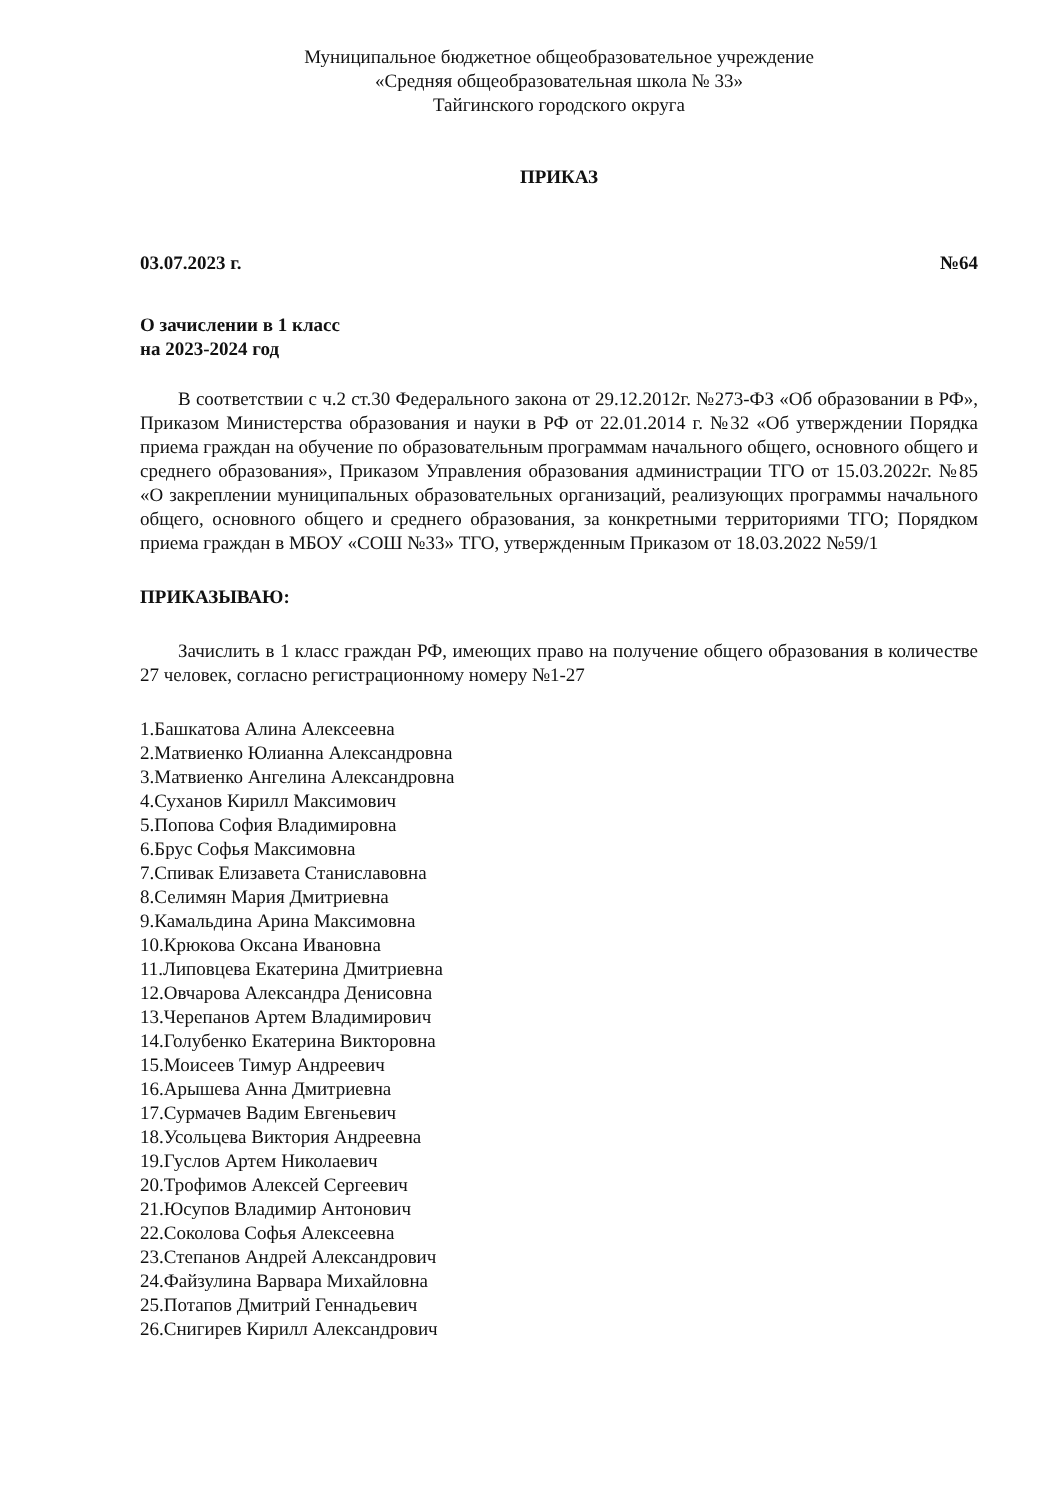Муниципальное бюджетное общеобразовательное учреждение
«Средняя общеобразовательная школа № 33»
Тайгинского городского округа
ПРИКАЗ
03.07.2023 г. №64
О зачислении в 1 класс
на 2023-2024 год
В соответствии с ч.2 ст.30 Федерального закона от 29.12.2012г. №273-ФЗ «Об образовании в РФ», Приказом Министерства образования и науки в РФ от 22.01.2014 г. №32 «Об утверждении Порядка приема граждан на обучение по образовательным программам начального общего, основного общего и среднего образования», Приказом Управления образования администрации ТГО от 15.03.2022г. №85 «О закреплении муниципальных образовательных организаций, реализующих программы начального общего, основного общего и среднего образования, за конкретными территориями ТГО; Порядком приема граждан в МБОУ «СОШ №33» ТГО, утвержденным Приказом от 18.03.2022 №59/1
ПРИКАЗЫВАЮ:
Зачислить в 1 класс граждан РФ, имеющих право на получение общего образования в количестве 27 человек, согласно регистрационному номеру №1-27
1.Башкатова Алина Алексеевна
2.Матвиенко Юлианна Александровна
3.Матвиенко Ангелина Александровна
4.Суханов Кирилл Максимович
5.Попова София Владимировна
6.Брус Софья Максимовна
7.Спивак Елизавета Станиславовна
8.Селимян Мария Дмитриевна
9.Камальдина Арина Максимовна
10.Крюкова Оксана Ивановна
11.Липовцева Екатерина Дмитриевна
12.Овчарова Александра Денисовна
13.Черепанов Артем Владимирович
14.Голубенко Екатерина Викторовна
15.Моисеев Тимур Андреевич
16.Арышева Анна Дмитриевна
17.Сурмачев Вадим Евгеньевич
18.Усольцева Виктория Андреевна
19.Гуслов Артем Николаевич
20.Трофимов Алексей Сергеевич
21.Юсупов Владимир Антонович
22.Соколова Софья Алексеевна
23.Степанов Андрей Александрович
24.Файзулина Варвара Михайловна
25.Потапов Дмитрий Геннадьевич
26.Снигирев Кирилл Александрович